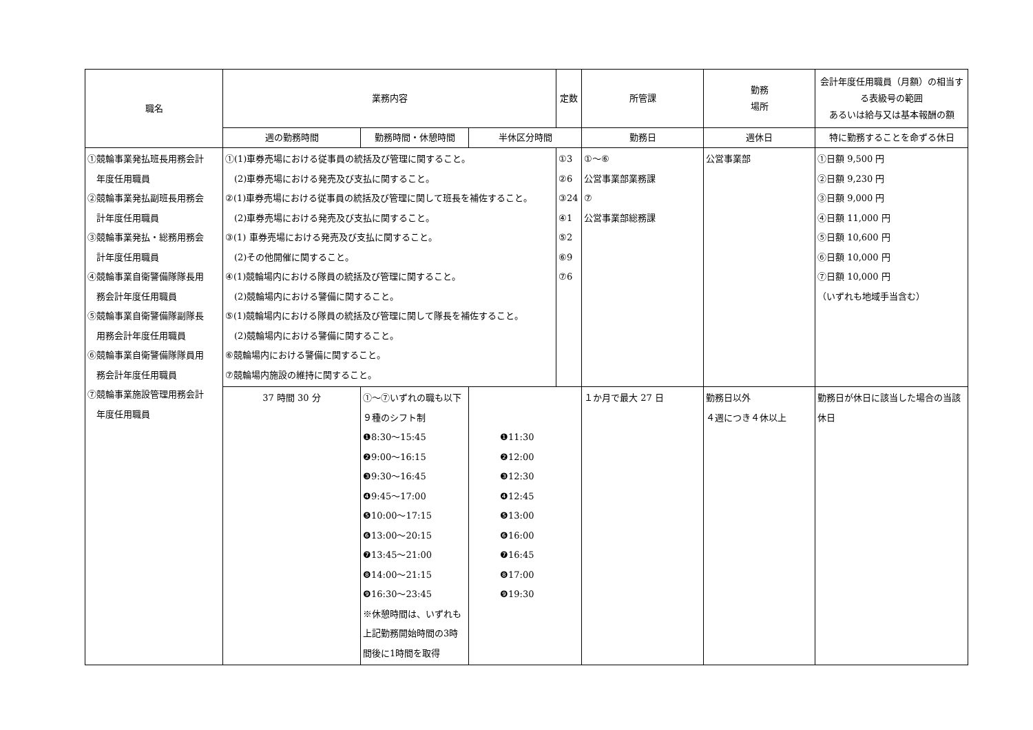| 職名 | 業務内容 | | | 定数 | 所管課 | 勤務 場所 | 会計年度任用職員（月額）の相当する表級号の範囲 あるいは給与又は基本報酬の額 |
| --- | --- | --- | --- | --- | --- | --- | --- |
| | 週の勤務時間 | 勤務時間・休憩時間 | 半休区分時間 | | 勤務日 | 週休日 | 特に勤務することを命ずる休日 |
| ①競輪事業発払班長用務会計 年度任用職員 ②競輪事業発払副班長用務会 計年度任用職員 ③競輪事業発払・総務用務会 計年度任用職員 ④競輪事業自衛警備隊隊長用 務会計年度任用職員 ⑤競輪事業自衛警備隊副隊長 用務会計年度任用職員 ⑥競輪事業自衛警備隊隊員用 務会計年度任用職員 ⑦競輪事業施設管理用務会計 年度任用職員 | ①(1)車券売場における従事員の統括及び管理に関すること。 (2)車券売場における発売及び支払に関すること。 ②(1)車券売場における従事員の統括及び管理に関して班長を補佐すること。 (2)車券売場における発売及び支払に関すること。 ③(1) 車券売場における発売及び支払に関すること。 (2)その他開催に関すること。 ④(1)競輪場内における隊員の統括及び管理に関すること。 (2)競輪場内における警備に関すること。 ⑤(1)競輪場内における隊員の統括及び管理に関して隊長を補佐すること。 (2)競輪場内における警備に関すること。 ⑥競輪場内における警備に関すること。 ⑦競輪場内施設の維持に関すること。 | | | ①3 ②6 ③24 ④1 ⑤2 ⑥9 ⑦6 | ①～⑥ 公営事業部業務課 ⑦ 公営事業部総務課 | 公営事業部 | ①日額 9,500 円 ②日額 9,230 円 ③日額 9,000 円 ④日額 11,000 円 ⑤日額 10,600 円 ⑥日額 10,000 円 ⑦日額 10,000 円 （いずれも地域手当含む） |
| | 37 時間 30 分 | ①～⑦いずれの職も以下 ９種のシフト制 ❶8:30～15:45 ❷9:00～16:15 ❸9:30～16:45 ❹9:45～17:00 ❺10:00～17:15 ❻13:00～20:15 ❼13:45～21:00 ❽14:00～21:15 ❾16:30～23:45 ※休憩時間は、いずれも上記勤務開始時間の3時間後に1時間を取得 | ❶11:30 ❷12:00 ❸12:30 ❹12:45 ❺13:00 ❻16:00 ❼16:45 ❽17:00 ❾19:30 | | １か月で最大 27 日 | 勤務日以外 ４週につき４休以上 | 勤務日が休日に該当した場合の当該休日 |